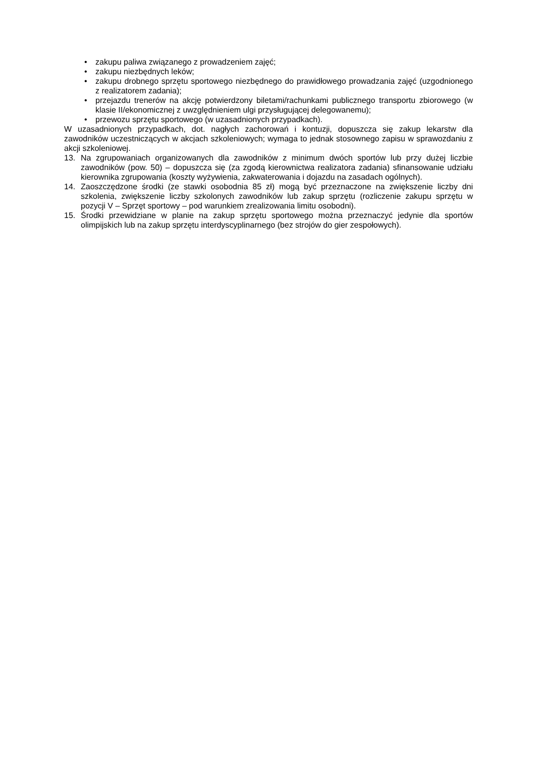• zakupu paliwa związanego z prowadzeniem zajęć;
• zakupu niezbędnych leków;
• zakupu drobnego sprzętu sportowego niezbędnego do prawidłowego prowadzania zajęć (uzgodnionego z realizatorem zadania);
• przejazdu trenerów na akcję potwierdzony biletami/rachunkami publicznego transportu zbiorowego (w klasie II/ekonomicznej z uwzględnieniem ulgi przysługującej delegowanemu);
• przewozu sprzętu sportowego (w uzasadnionych przypadkach).
W uzasadnionych przypadkach, dot. nagłych zachorowań i kontuzji, dopuszcza się zakup lekarstw dla zawodników uczestniczących w akcjach szkoleniowych; wymaga to jednak stosownego zapisu w sprawozdaniu z akcji szkoleniowej.
13. Na zgrupowaniach organizowanych dla zawodników z minimum dwóch sportów lub przy dużej liczbie zawodników (pow. 50) – dopuszcza się (za zgodą kierownictwa realizatora zadania) sfinansowanie udziału kierownika zgrupowania (koszty wyżywienia, zakwaterowania i dojazdu na zasadach ogólnych).
14. Zaoszczędzone środki (ze stawki osobodnia 85 zł) mogą być przeznaczone na zwiększenie liczby dni szkolenia, zwiększenie liczby szkolonych zawodników lub zakup sprzętu (rozliczenie zakupu sprzętu w pozycji V – Sprzęt sportowy – pod warunkiem zrealizowania limitu osobodni).
15. Środki przewidziane w planie na zakup sprzętu sportowego można przeznaczyć jedynie dla sportów olimpijskich lub na zakup sprzętu interdyscyplinarnego (bez strojów do gier zespołowych).